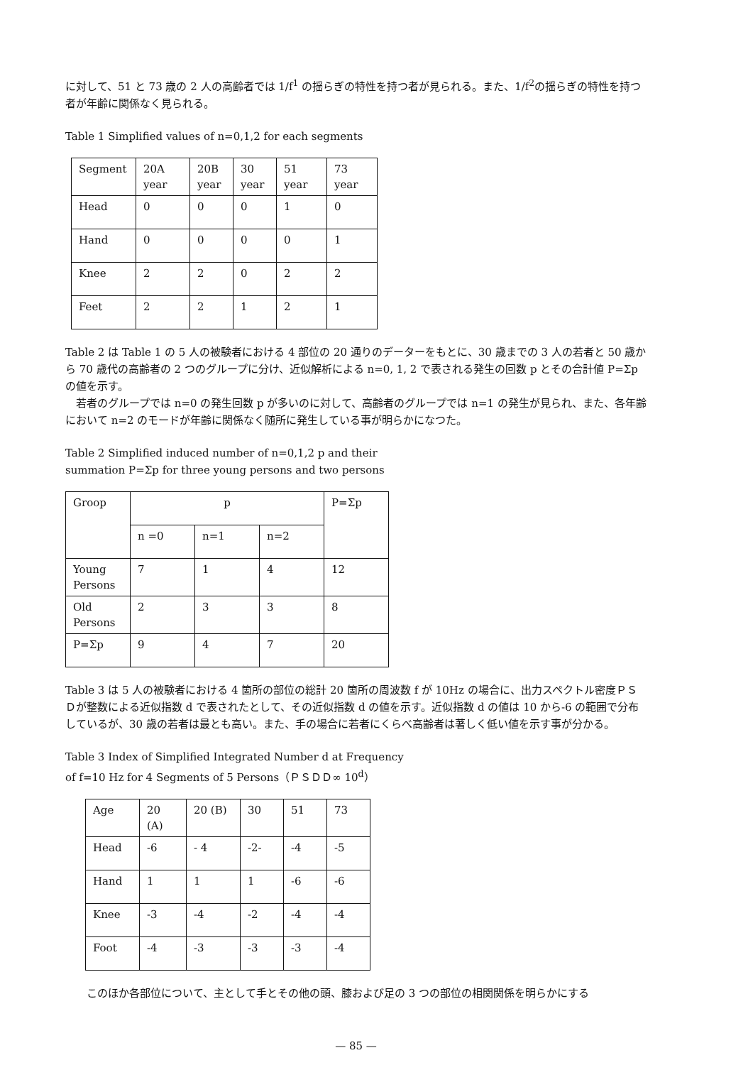に対して、51 と 73 歳の 2 人の高齢者では 1/f<sup>1</sup> の揺らぎの特性を持つ者が見られる。また、1/f<sup>2</sup>の揺らぎの特性を持つ者が年齢に関係なく見られる。
Table 1 Simplified values of n=0,1,2 for each segments
| Segment | 20A year | 20B year | 30 year | 51 year | 73 year |
| Head | 0 | 0 | 0 | 1 | 0 |
| Hand | 0 | 0 | 0 | 0 | 1 |
| Knee | 2 | 2 | 0 | 2 | 2 |
| Feet | 2 | 2 | 1 | 2 | 1 |
Table 2 は Table 1 の 5 人の被験者における 4 部位の 20 通りのデーターをもとに、30 歳までの 3 人の若者と 50 歳から 70 歳代の高齢者の 2 つのグループに分け、近似解析による n=0, 1, 2 で表される発生の回数 p とその合計値 P=Σp の値を示す。
　若者のグループでは n=0 の発生回数 p が多いのに対して、高齢者のグループでは n=1 の発生が見られ、また、各年齢において n=2 のモードが年齢に関係なく随所に発生している事が明らかになつた。
Table 2 Simplified induced number of n=0,1,2 p and their
summation P=Σp for three young persons and two persons
| Groop | p | | | P=Σp |
| | n =0 | n=1 | n=2 | |
| Young Persons | 7 | 1 | 4 | 12 |
| Old Persons | 2 | 3 | 3 | 8 |
| P=Σp | 9 | 4 | 7 | 20 |
Table 3 は 5 人の被験者における 4 箇所の部位の総計 20 箇所の周波数 f が 10Hz の場合に、出力スペクトル密度ＰＳＤが整数による近似指数 d で表されたとして、その近似指数 d の値を示す。近似指数 d の値は 10 から-6 の範囲で分布しているが、30 歳の若者は最とも高い。また、手の場合に若者にくらべ高齢者は著しく低い値を示す事が分かる。
Table 3 Index of Simplified Integrated Number d at Frequency
of f=10 Hz for 4 Segments of 5 Persons（ＰＳＤＤ∞ 10<sup>d</sup>）
| Age | 20 (A) | 20 (B) | 30 | 51 | 73 |
| Head | -6 | - 4 | -2- | -4 | -5 |
| Hand | 1 | 1 | 1 | -6 | -6 |
| Knee | -3 | -4 | -2 | -4 | -4 |
| Foot | -4 | -3 | -3 | -3 | -4 |
このほか各部位について、主として手とその他の頭、膝および足の 3 つの部位の相関関係を明らかにする
— 85 —